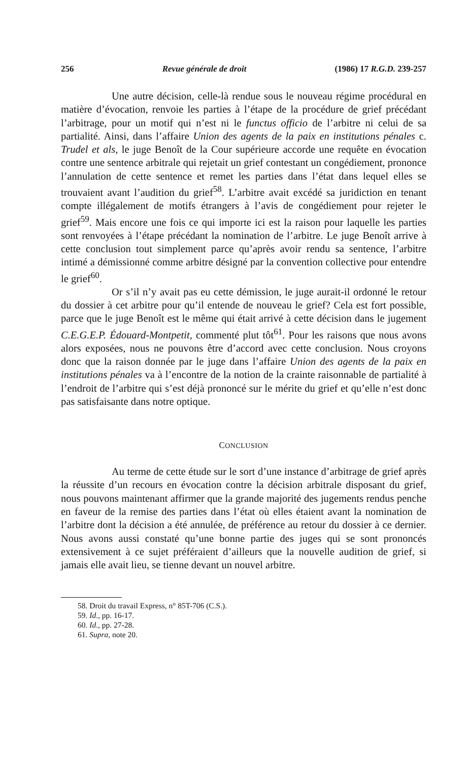256 Revue générale de droit (1986) 17 R.G.D. 239-257
Une autre décision, celle-là rendue sous le nouveau régime procédural en matière d’évocation, renvoie les parties à l’étape de la procédure de grief précédant l’arbitrage, pour un motif qui n’est ni le functus officio de l’arbitre ni celui de sa partialité. Ainsi, dans l’affaire Union des agents de la paix en institutions pénales c. Trudel et als, le juge Benoît de la Cour supérieure accorde une requête en évocation contre une sentence arbitrale qui rejetait un grief contestant un congédiement, prononce l’annulation de cette sentence et remet les parties dans l’état dans lequel elles se trouvaient avant l’audition du grief<sup>58</sup>. L’arbitre avait excédé sa juridiction en tenant compte illégalement de motifs étrangers à l’avis de congédiement pour rejeter le grief<sup>59</sup>. Mais encore une fois ce qui importe ici est la raison pour laquelle les parties sont renvoyées à l’étape précédant la nomination de l’arbitre. Le juge Benoît arrive à cette conclusion tout simplement parce qu’après avoir rendu sa sentence, l’arbitre intimé a démissionné comme arbitre désigné par la convention collective pour entendre le grief<sup>60</sup>.
Or s’il n’y avait pas eu cette démission, le juge aurait-il ordonné le retour du dossier à cet arbitre pour qu’il entende de nouveau le grief? Cela est fort possible, parce que le juge Benoît est le même qui était arrivé à cette décision dans le jugement C.E.G.E.P. Édouard-Montpetit, commenté plut tôt<sup>61</sup>. Pour les raisons que nous avons alors exposées, nous ne pouvons être d’accord avec cette conclusion. Nous croyons donc que la raison donnée par le juge dans l’affaire Union des agents de la paix en institutions pénales va à l’encontre de la notion de la crainte raisonnable de partialité à l’endroit de l’arbitre qui s’est déjà prononcé sur le mérite du grief et qu’elle n’est donc pas satisfaisante dans notre optique.
CONCLUSION
Au terme de cette étude sur le sort d’une instance d’arbitrage de grief après la réussite d’un recours en évocation contre la décision arbitrale disposant du grief, nous pouvons maintenant affirmer que la grande majorité des jugements rendus penche en faveur de la remise des parties dans l’état où elles étaient avant la nomination de l’arbitre dont la décision a été annulée, de préférence au retour du dossier à ce dernier. Nous avons aussi constaté qu’une bonne partie des juges qui se sont prononcés extensivement à ce sujet préféraient d’ailleurs que la nouvelle audition de grief, si jamais elle avait lieu, se tienne devant un nouvel arbitre.
58. Droit du travail Express, n° 85T-706 (C.S.).
59. Id., pp. 16-17.
60. Id., pp. 27-28.
61. Supra, note 20.